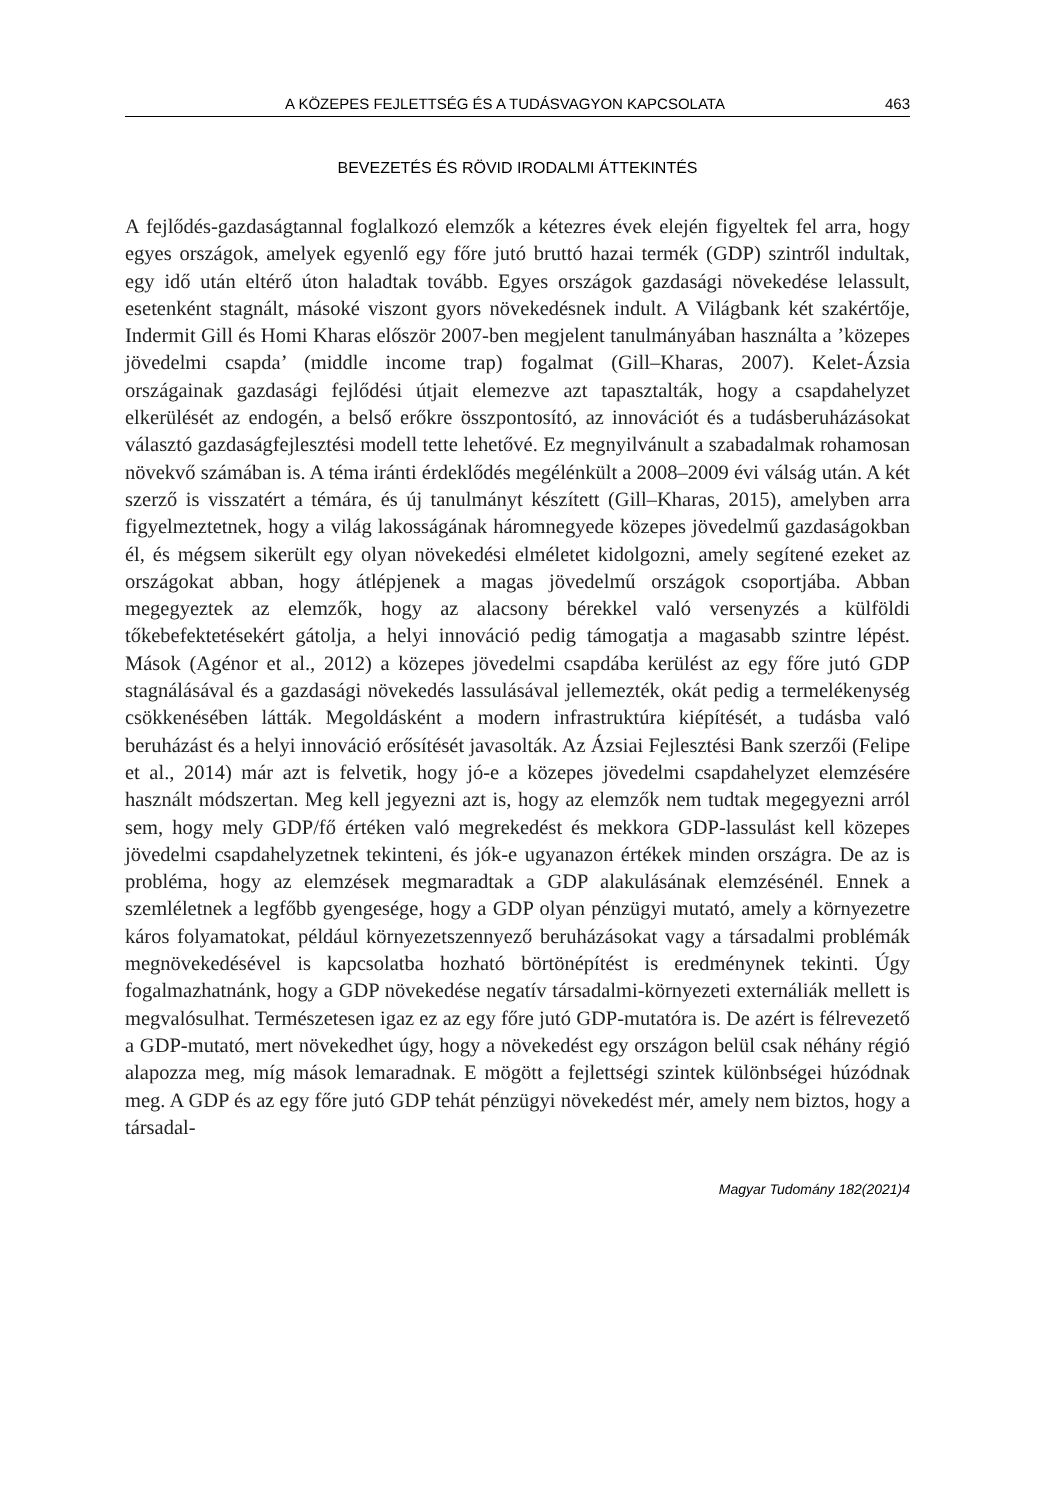A KÖZEPES FEJLETTSÉG ÉS A TUDÁSVAGYON KAPCSOLATA 463
BEVEZETÉS ÉS RÖVID IRODALMI ÁTTEKINTÉS
A fejlődés-gazdaságtannal foglalkozó elemzők a kétezres évek elején figyeltek fel arra, hogy egyes országok, amelyek egyenlő egy főre jutó bruttó hazai termék (GDP) szintről indultak, egy idő után eltérő úton haladtak tovább. Egyes országok gazdasági növekedése lelassult, esetenként stagnált, másoké viszont gyors növekedésnek indult. A Világbank két szakértője, Indermit Gill és Homi Kharas először 2007-ben megjelent tanulmányában használta a ’közepes jövedelmi csapda’ (middle income trap) fogalmat (Gill–Kharas, 2007). Kelet-Ázsia országainak gazdasági fejlődési útjait elemezve azt tapasztalták, hogy a csapdahelyzet elkerülését az endogén, a belső erőkre összpontosító, az innovációt és a tudásberuházásokat választó gazdaságfejlesztési modell tette lehetővé. Ez megnyilvánult a szabadalmak rohamosan növekvő számában is. A téma iránti érdeklődés megélénkült a 2008–2009 évi válság után. A két szerző is visszatért a témára, és új tanulmányt készített (Gill–Kharas, 2015), amelyben arra figyelmeztetnek, hogy a világ lakosságának háromnegyede közepes jövedelmű gazdaságokban él, és mégsem sikerült egy olyan növekedési elméletet kidolgozni, amely segítené ezeket az országokat abban, hogy átlépjenek a magas jövedelmű országok csoportjába. Abban megegyeztek az elemzők, hogy az alacsony bérekkel való versenyzés a külföldi tőkebefektetésekért gátolja, a helyi innováció pedig támogatja a magasabb szintre lépést. Mások (Agénor et al., 2012) a közepes jövedelmi csapdába kerülést az egy főre jutó GDP stagnálásával és a gazdasági növekedés lassulásával jellemezték, okát pedig a termelékenység csökkenésében látták. Megoldásként a modern infrastruktúra kiépítését, a tudásba való beruházást és a helyi innováció erősítését javasolták. Az Ázsiai Fejlesztési Bank szerzői (Felipe et al., 2014) már azt is felvetik, hogy jó-e a közepes jövedelmi csapdahelyzet elemzésére használt módszertan. Meg kell jegyezni azt is, hogy az elemzők nem tudtak megegyezni arról sem, hogy mely GDP/fő értéken való megrekedést és mekkora GDP-lassulást kell közepes jövedelmi csapdahelyzetnek tekinteni, és jók-e ugyanazon értékek minden országra. De az is probléma, hogy az elemzések megmaradtak a GDP alakulásának elemzésénél. Ennek a szemléletnek a legfőbb gyengesége, hogy a GDP olyan pénzügyi mutató, amely a környezetre káros folyamatokat, például környezetszennyező beruházásokat vagy a társadalmi problémák megnövekedésével is kapcsolatba hozható börtönépítést is eredménynek tekinti. Úgy fogalmazhatnánk, hogy a GDP növekedése negatív társadalmi-környezeti externáliák mellett is megvalósulhat. Természetesen igaz ez az egy főre jutó GDP-mutatóra is. De azért is félrevezető a GDP-mutató, mert növekedhet úgy, hogy a növekedést egy országon belül csak néhány régió alapozza meg, míg mások lemaradnak. E mögött a fejlettségi szintek különbségei húzódnak meg. A GDP és az egy főre jutó GDP tehát pénzügyi növekedést mér, amely nem biztos, hogy a társadal-
Magyar Tudomány 182(2021)4